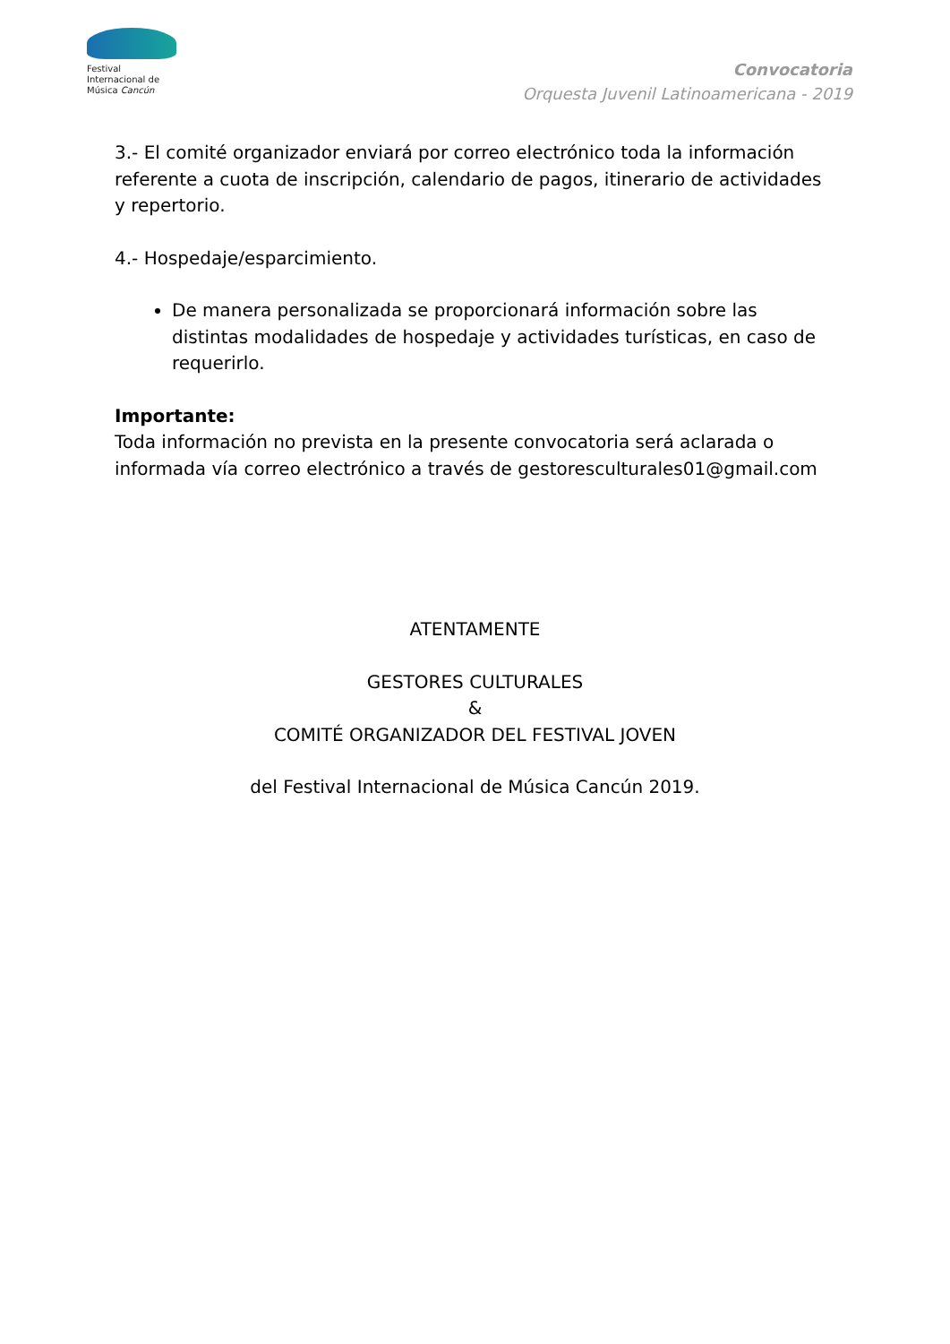Festival
Internacional de
Música Cancún
Convocatoria
Orquesta Juvenil Latinoamericana - 2019
3.- El comité organizador enviará por correo electrónico toda la información referente a cuota de inscripción, calendario de pagos, itinerario de actividades y repertorio.
4.- Hospedaje/esparcimiento.
De manera personalizada se proporcionará información sobre las distintas modalidades de hospedaje y actividades turísticas, en caso de requerirlo.
Importante:
Toda información no prevista en la presente convocatoria será aclarada o informada vía correo electrónico a través de gestoresculturales01@gmail.com
ATENTAMENTE
GESTORES CULTURALES
&
COMITÉ ORGANIZADOR DEL FESTIVAL JOVEN
del Festival Internacional de Música Cancún 2019.